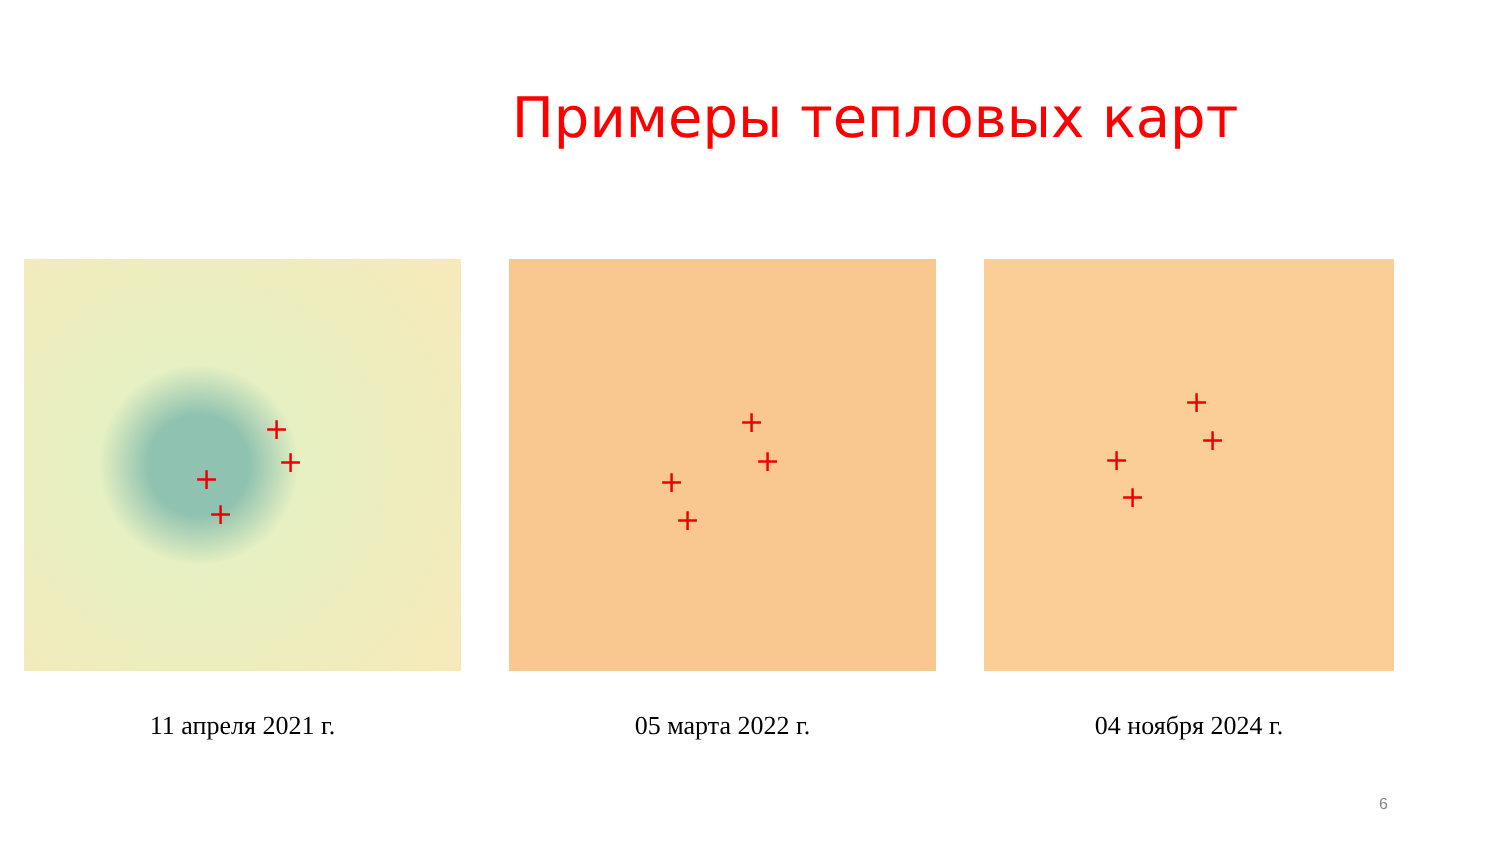Примеры тепловых карт
+
+ +
+
11 апреля 2021 г.
+
+
+
+
05 марта 2022 г.
+
+
+
+
04 ноября 2024 г.
6